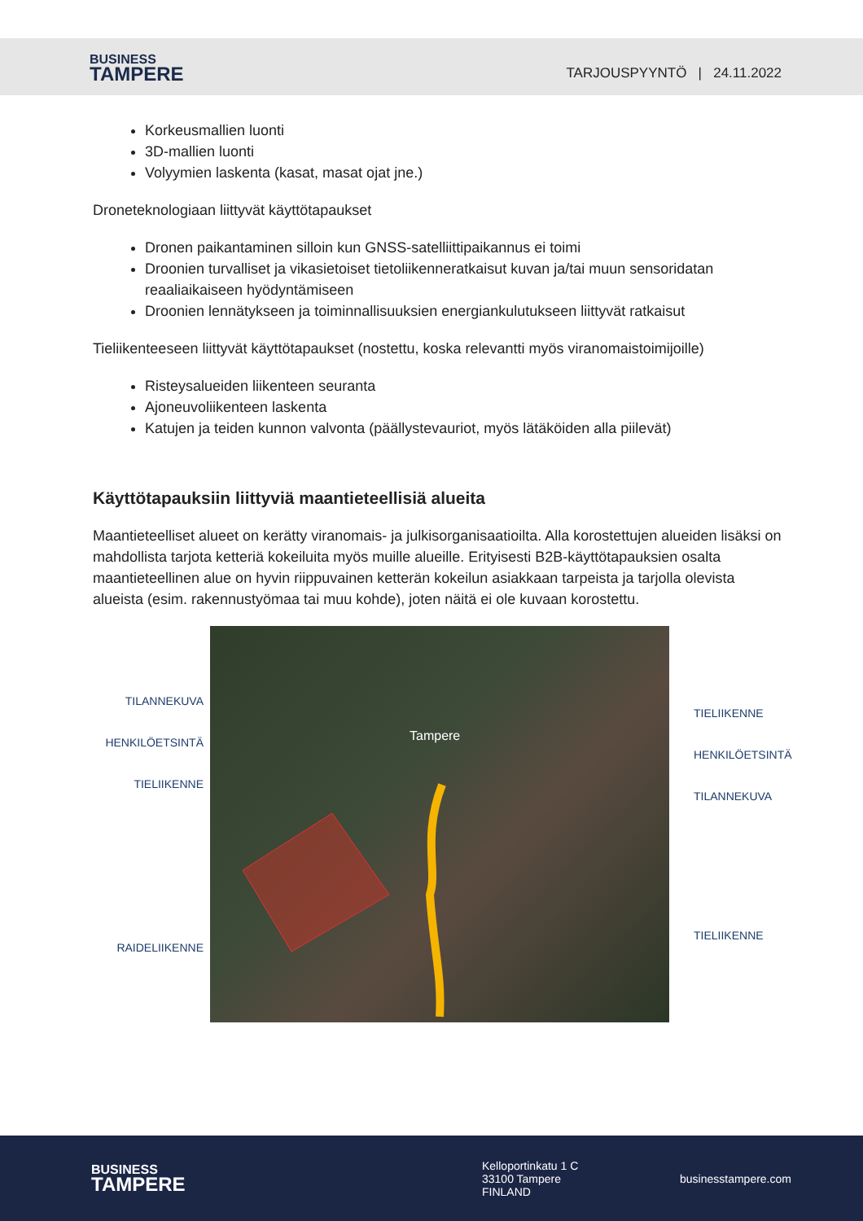BUSINESS
TAMPERE
TARJOUSPYYNTÖ | 24.11.2022
Korkeusmallien luonti
3D-mallien luonti
Volyymien laskenta (kasat, masat ojat jne.)
Droneteknologiaan liittyvät käyttötapaukset
Dronen paikantaminen silloin kun GNSS-satelliittipaikannus ei toimi
Droonien turvalliset ja vikasietoiset tietoliikenneratkaisut kuvan ja/tai muun sensoridatan reaaliaikaiseen hyödyntämiseen
Droonien lennätykseen ja toiminnallisuuksien energiankulutukseen liittyvät ratkaisut
Tieliikenteeseen liittyvät käyttötapaukset (nostettu, koska relevantti myös viranomaistoimijoille)
Risteysalueiden liikenteen seuranta
Ajoneuvoliikenteen laskenta
Katujen ja teiden kunnon valvonta (päällystevauriot, myös lätäköiden alla piilevät)
Käyttötapauksiin liittyviä maantieteellisiä alueita
Maantieteelliset alueet on kerätty viranomais- ja julkisorganisaatioilta. Alla korostettujen alueiden lisäksi on mahdollista tarjota ketteriä kokeiluita myös muille alueille. Erityisesti B2B-käyttötapauksien osalta maantieteellinen alue on hyvin riippuvainen ketterän kokeilun asiakkaan tarpeista ja tarjolla olevista alueista (esim. rakennustyömaa tai muu kohde), joten näitä ei ole kuvaan korostettu.
TILANNEKUVA
HENKILÖETSINTÄ
TIELIIKENNE
RAIDELIIKENNE
Tampere
TIELIIKENNE
HENKILÖETSINTÄ
TILANNEKUVA
TIELIIKENNE
BUSINESS
TAMPERE
Kelloportinkatu 1 C
33100 Tampere
FINLAND
businesstampere.com